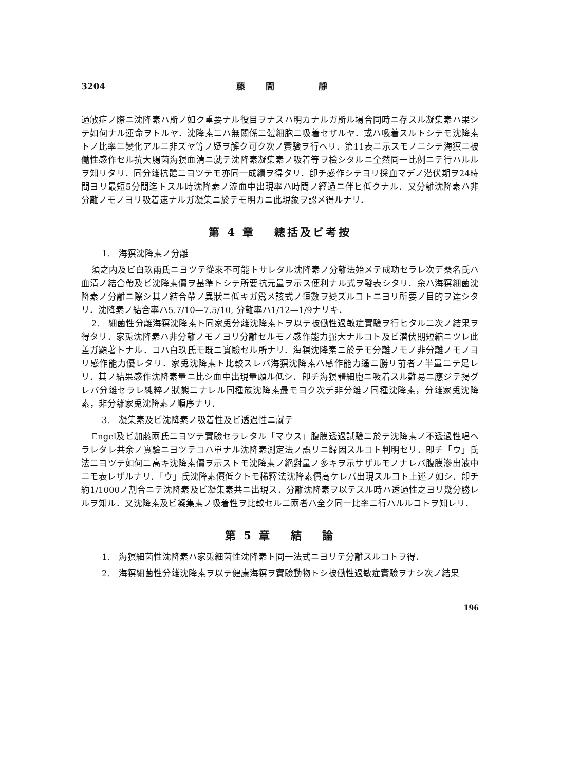3204 藤間 靜
過敏症ノ際ニ沈降素ハ斯ノ如ク重要ナル役目ヲナスハ明カナルガ斯ル場合同時ニ存スル凝集素ハ果シテ如何ナル運命ヲトルヤ．沈降素ニハ無關係ニ體細胞ニ吸着セザルヤ．或ハ吸着スルトシテモ沈降素トノ比率ニ變化アルニ非ズヤ等ノ疑ヲ解ク可ク次ノ實驗ヲ行ヘリ．第11表ニ示スモノニシテ海猽ニ被働性感作セル抗大腸菌海猽血清ニ就テ沈降素凝集素ノ吸着等ヲ檢シタルニ全然同一比例ニテ行ハルルヲ知リタリ．同分離抗體ニヨツテモ亦同一成績ヲ得タリ．卽チ感作シテヨリ採血マデノ潜伏期ヲ24時間ヨリ最短5分間迄トスル時沈降素ノ流血中出現率ハ時間ノ經過ニ伴ヒ低クナル．又分離沈降素ハ非分離ノモノヨリ吸着速ナルガ凝集ニ於テモ明カニ此現象ヲ認メ得ルナリ．
第 4 章　 總括及ビ考按
1.　海猽沈降素ノ分離
須之内及ビ白玖兩氏ニヨツテ從來不可能トサレタル沈降素ノ分離法始メテ成功セラレ次デ桑名氏ハ血清ノ結合帶及ビ沈降素價ヲ基準トシテ所要抗元量ヲ示ス便利ナル式ヲ發表シタリ．余ハ海猽細菌沈降素ノ分離ニ際シ其ノ結合帶ノ異狀ニ低キガ爲メ該式ノ恒數ヲ變ズルコトニヨリ所要ノ目的ヲ達シタリ．沈降素ノ結合率ハ5.7/10—7.5/10, 分離率ハ1/12—1/9ナリキ．
2.　細菌性分離海猽沈降素ト同家兎分離沈降素トヲ以テ被働性過敏症實驗ヲ行ヒタルニ次ノ結果ヲ得タリ．家兎沈降素ハ非分離ノモノヨリ分離セルモノ感作能力强大ナルコト及ビ潜伏期短縮ニツレ此差ガ顯著トナル．コハ白玖氏モ既ニ實驗セル所ナリ．海猽沈降素ニ於テモ分離ノモノ非分離ノモノヨリ感作能力優レタリ．家兎沈降素ト比較スレバ海猽沈降素ハ感作能力遙ニ勝リ前者ノ半量ニテ足レリ．其ノ結果感作沈降素量ニ比シ血中出現量頗ル低シ．卽チ海猽體細胞ニ吸着スル難易ニ應ジテ掲グレバ分離セラレ純粹ノ狀態ニナレル同種族沈降素最モヨク次デ非分離ノ同種沈降素，分離家兎沈降素，非分離家兎沈降素ノ順序ナリ．
3.　凝集素及ビ沈降素ノ吸着性及ビ透過性ニ就テ
Engel及ビ加藤兩氏ニヨツテ實驗セラレタル「マウス」腹膜透過試驗ニ於テ沈降素ノ不透過性唱ヘラレタレ共余ノ實驗ニヨツテコハ單ナル沈降素測定法ノ誤リニ歸因スルコト判明セリ．卽チ「ウ」氏法ニヨツテ如何ニ高キ沈降素價ヲ示ストモ沈降素ノ絕對量ノ多キヲ示サザルモノナレバ腹膜滲出液中ニモ表レザルナリ．「ウ」氏沈降素價低クトモ稀釋法沈降素價高ケレバ出現スルコト上述ノ如シ．卽チ約1/1000ノ割合ニテ沈降素及ビ凝集素共ニ出現ス．分離沈降素ヲ以テスル時ハ透過性之ヨリ幾分勝レルヲ知ル．又沈降素及ビ凝集素ノ吸着性ヲ比較セルニ兩者ハ全ク同一比率ニ行ハルルコトヲ知レリ．
第 5 章　 結　 論
1.　海猽細菌性沈降素ハ家兎細菌性沈降素ト同一法式ニヨリテ分離スルコトヲ得．
2.　海猽細菌性分離沈降素ヲ以テ健康海猽ヲ實驗動物トシ被働性過敏症實驗ヲナシ次ノ結果
196